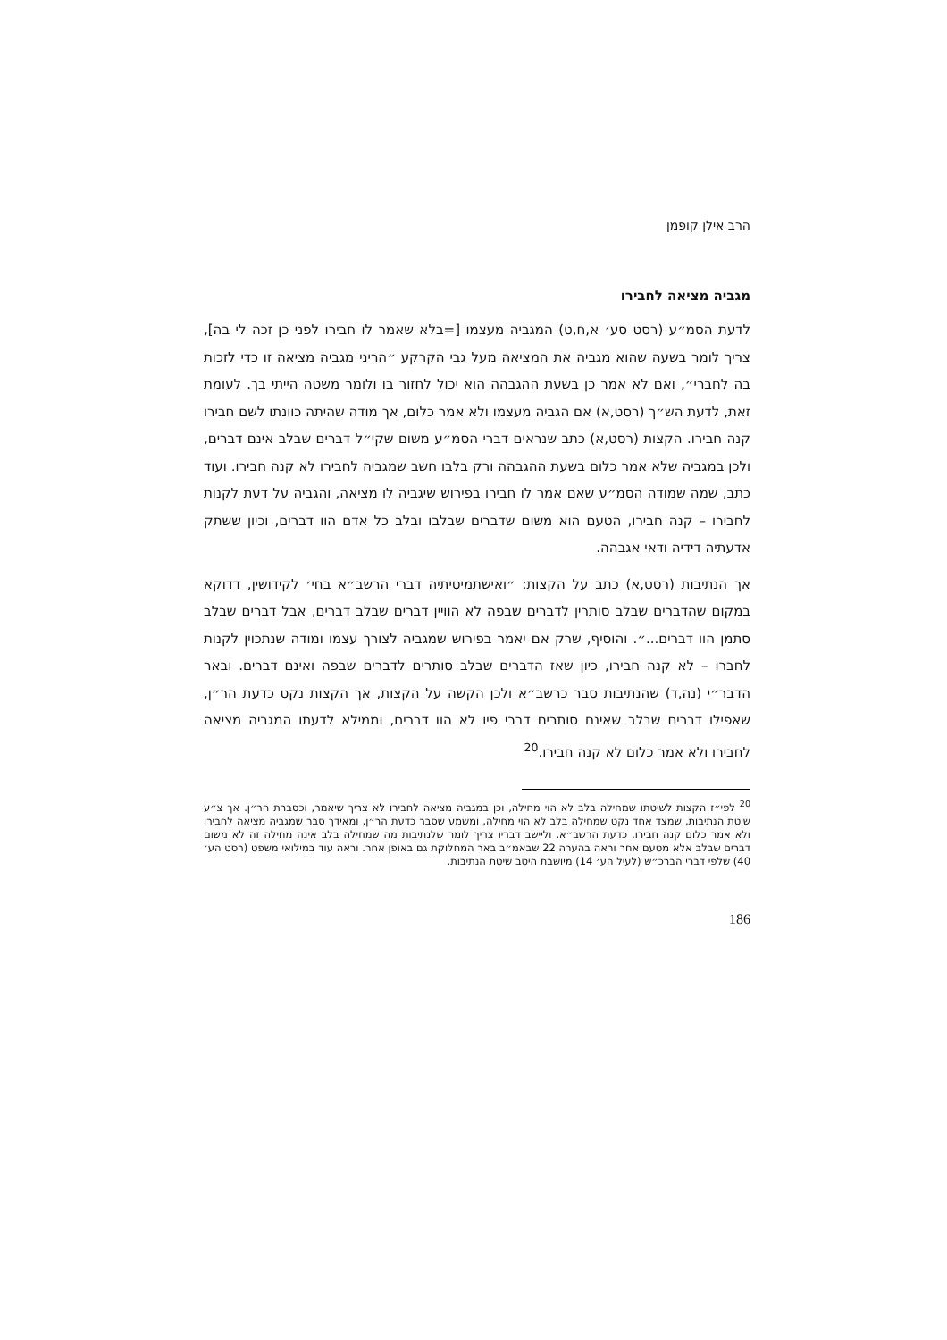הרב אילן קופמן
מגביה מציאה לחבירו
לדעת הסמ״ע (רסט סע׳ א,ח,ט) המגביה מעצמו [=בלא שאמר לו חבירו לפני כן זכה לי בה], צריך לומר בשעה שהוא מגביה את המציאה מעל גבי הקרקע ״הריני מגביה מציאה זו כדי לזכות בה לחברי״, ואם לא אמר כן בשעת ההגבהה הוא יכול לחזור בו ולומר משטה הייתי בך. לעומת זאת, לדעת הש״ך (רסט,א) אם הגביה מעצמו ולא אמר כלום, אך מודה שהיתה כוונתו לשם חבירו קנה חבירו. הקצות (רסט,א) כתב שנראים דברי הסמ״ע משום שקי״ל דברים שבלב אינם דברים, ולכן במגביה שלא אמר כלום בשעת ההגבהה ורק בלבו חשב שמגביה לחבירו לא קנה חבירו. ועוד כתב, שמה שמודה הסמ״ע שאם אמר לו חבירו בפירוש שיגביה לו מציאה, והגביה על דעת לקנות לחבירו – קנה חבירו, הטעם הוא משום שדברים שבלבו ובלב כל אדם הוו דברים, וכיון ששתק אדעתיה דידיה ודאי אגבהה.
אך הנתיבות (רסט,א) כתב על הקצות: ״ואישתמיטיתיה דברי הרשב״א בחי׳ לקידושין, דדוקא במקום שהדברים שבלב סותרין לדברים שבפה לא הוויין דברים שבלב דברים, אבל דברים שבלב סתמן הוו דברים...״. והוסיף, שרק אם יאמר בפירוש שמגביה לצורך עצמו ומודה שנתכוין לקנות לחברו – לא קנה חבירו, כיון שאז הדברים שבלב סותרים לדברים שבפה ואינם דברים. ובאר הדבר״י (נה,ד) שהנתיבות סבר כרשב״א ולכן הקשה על הקצות, אך הקצות נקט כדעת הר״ן, שאפילו דברים שבלב שאינם סותרים דברי פיו לא הוו דברים, וממילא לדעתו המגביה מציאה לחבירו ולא אמר כלום לא קנה חבירו.<sup>20</sup>
<sup>20</sup> לפי״ז הקצות לשיטתו שמחילה בלב לא הוי מחילה, וכן במגביה מציאה לחבירו לא צריך שיאמר, וכסברת הר״ן. אך צ״ע שיטת הנתיבות, שמצד אחד נקט שמחילה בלב לא הוי מחילה, ומשמע שסבר כדעת הר״ן, ומאידך סבר שמגביה מציאה לחבירו ולא אמר כלום קנה חבירו, כדעת הרשב״א. וליישב דבריו צריך לומר שלנתיבות מה שמחילה בלב אינה מחילה זה לא משום דברים שבלב אלא מטעם אחר וראה בהערה 22 שבאמ״ב באר המחלוקת גם באופן אחר. וראה עוד במילואי משפט (רסט הע׳ 40) שלפי דברי הברכ״ש (לעיל הע׳ 14) מיושבת היטב שיטת הנתיבות.
186